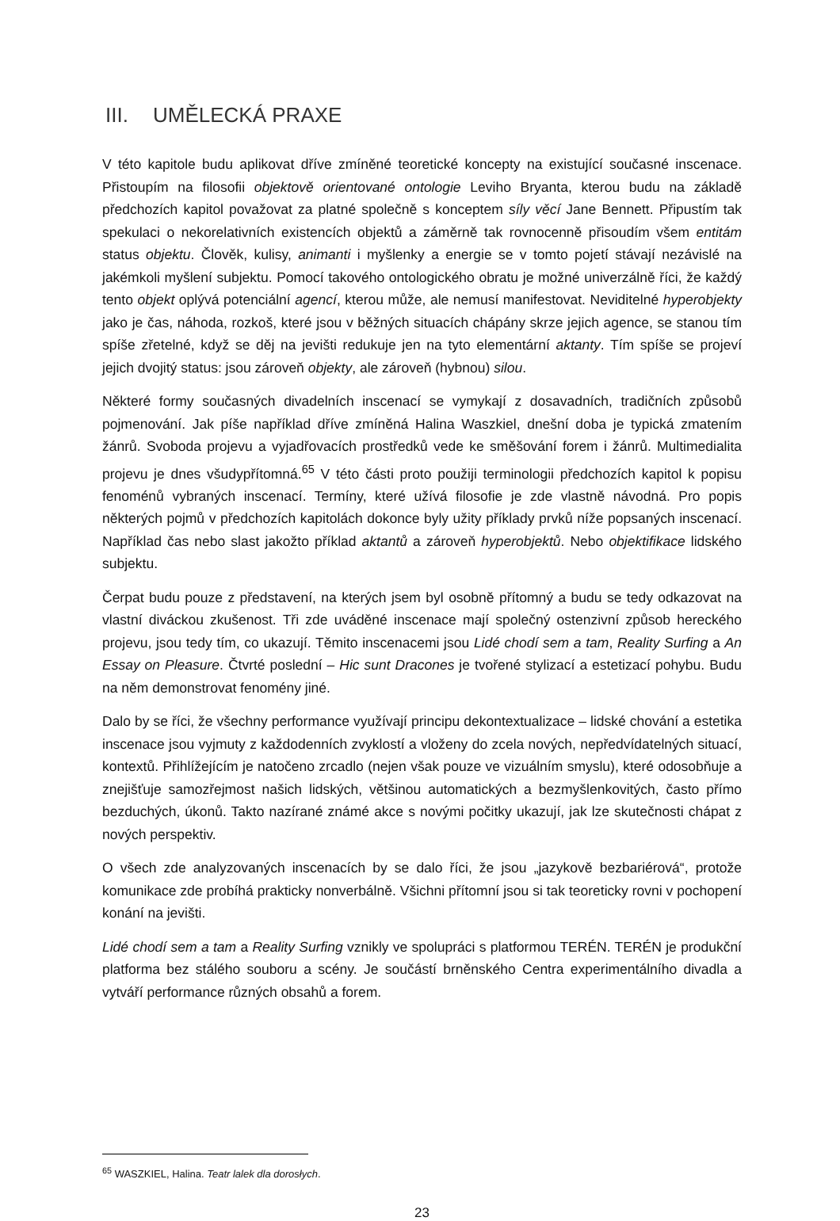III. UMĚLECKÁ PRAXE
V této kapitole budu aplikovat dříve zmíněné teoretické koncepty na existující současné inscenace. Přistoupím na filosofii objektově orientované ontologie Leviho Bryanta, kterou budu na základě předchozích kapitol považovat za platné společně s konceptem síly věcí Jane Bennett. Připustím tak spekulaci o nekorelativních existencích objektů a záměrně tak rovnocenně přisoudím všem entitám status objektu. Člověk, kulisy, animanti i myšlenky a energie se v tomto pojetí stávají nezávislé na jakémkoli myšlení subjektu. Pomocí takového ontologického obratu je možné univerzálně říci, že každý tento objekt oplývá potenciální agencí, kterou může, ale nemusí manifestovat. Neviditelné hyperobjekty jako je čas, náhoda, rozkoš, které jsou v běžných situacích chápány skrze jejich agence, se stanou tím spíše zřetelné, když se děj na jevišti redukuje jen na tyto elementární aktanty. Tím spíše se projeví jejich dvojitý status: jsou zároveň objekty, ale zároveň (hybnou) silou.
Některé formy současných divadelních inscenací se vymykají z dosavadních, tradičních způsobů pojmenování. Jak píše například dříve zmíněná Halina Waszkiel, dnešní doba je typická zmatením žánrů. Svoboda projevu a vyjadřovacích prostředků vede ke směšování forem i žánrů. Multimedialita projevu je dnes všudypřítomná.<sup>65</sup> V této části proto použiji terminologii předchozích kapitol k popisu fenoménů vybraných inscenací. Termíny, které užívá filosofie je zde vlastně návodná. Pro popis některých pojmů v předchozích kapitolách dokonce byly užity příklady prvků níže popsaných inscenací. Například čas nebo slast jakožto příklad aktantů a zároveň hyperobjektů. Nebo objektifikace lidského subjektu.
Čerpat budu pouze z představení, na kterých jsem byl osobně přítomný a budu se tedy odkazovat na vlastní diváckou zkušenost. Tři zde uváděné inscenace mají společný ostenzivní způsob hereckého projevu, jsou tedy tím, co ukazují. Těmito inscenacemi jsou Lidé chodí sem a tam, Reality Surfing a An Essay on Pleasure. Čtvrté poslední – Hic sunt Dracones je tvořené stylizací a estetizací pohybu. Budu na něm demonstrovat fenomény jiné.
Dalo by se říci, že všechny performance využívají principu dekontextualizace – lidské chování a estetika inscenace jsou vyjmuty z každodenních zvyklostí a vloženy do zcela nových, nepředvídatelných situací, kontextů. Přihlížejícím je natočeno zrcadlo (nejen však pouze ve vizuálním smyslu), které odosobňuje a znejišťuje samozřejmost našich lidských, většinou automatických a bezmyšlenkovitých, často přímo bezduchých, úkonů. Takto nazírané známé akce s novými počitky ukazují, jak lze skutečnosti chápat z nových perspektiv.
O všech zde analyzovaných inscenacích by se dalo říci, že jsou „jazykově bezbariérová“, protože komunikace zde probíhá prakticky nonverbálně. Všichni přítomní jsou si tak teoreticky rovni v pochopení konání na jevišti.
Lidé chodí sem a tam a Reality Surfing vznikly ve spolupráci s platformou TERÉN. TERÉN je produkční platforma bez stálého souboru a scény. Je součástí brněnského Centra experimentálního divadla a vytváří performance různých obsahů a forem.
<sup>65</sup> WASZKIEL, Halina. Teatr lalek dla dorosłych.
23